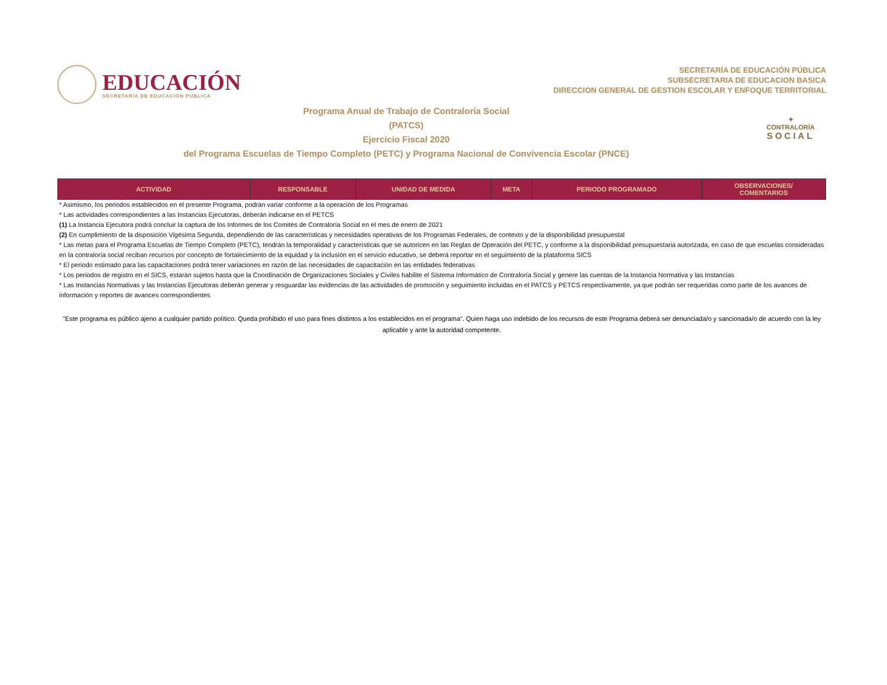EDUCACIÓN
SECRETARÍA DE EDUCACIÓN PÚBLICA
SECRETARÍA DE EDUCACIÓN PÚBLICA
SUBSECRETARIA DE EDUCACION BASICA
DIRECCION GENERAL DE GESTION ESCOLAR Y ENFOQUE TERRITORIAL
Programa Anual de Trabajo de Contraloría Social
(PATCS)
Ejercicio Fiscal 2020
del Programa Escuelas de Tiempo Completo (PETC) y Programa Nacional de Convivencia Escolar (PNCE)
✦
CONTRALORÍA
SOCIAL
| ACTIVIDAD | RESPONSABLE | UNIDAD DE MEDIDA | META | PERIODO PROGRAMADO | OBSERVACIONES/ COMENTARIOS |
| --- | --- | --- | --- | --- | --- |
* Asimismo, los periodos establecidos en el presente Programa, podrán variar conforme a la operación de los Programas
* Las actividades correspondientes a las Instancias Ejecutoras, deberán indicarse en el PETCS
(1) La Instancia Ejecutora podrá concluir la captura de los Informes de los Comités de Contraloría Social en el mes de enero de 2021
(2) En cumplimiento de la disposición Vigésima Segunda, dependiendo de las características y necesidades operativas de los Programas Federales, de contexto y de la disponibilidad presupuestal
* Las metas para el Programa Escuelas de Tiempo Completo (PETC), tendrán la temporalidad y características que se autoricen en las Reglas de Operación del PETC, y conforme a la disponibilidad presupuestaria autorizada, en caso de que escuelas consideradas en la contraloría social reciban recursos por concepto de fortalecimiento de la equidad y la inclusión en el servicio educativo, se deberá reportar en el seguimiento de la plataforma SICS
* El periodo estimado para las capacitaciones podrá tener variaciones en razón de las necesidades de capacitación en las entidades federativas
* Los periodos de registro en el SICS, estarán sujetos hasta que la Coordinación de Organizaciones Sociales y Civiles habilite el Sistema Informático de Contraloría Social y genere las cuentas de la Instancia Normativa y las Instancias
* Las Instancias Normativas y las Instancias Ejecutoras deberán generar y resguardar las evidencias de las actividades de promoción y seguimiento incluidas en el PATCS y PETCS respectivamente, ya que podrán ser requeridas como parte de los avances de información y reportes de avances correspondientes
"Este programa es público ajeno a cualquier partido político. Queda prohibido el uso para fines distintos a los establecidos en el programa”. Quien haga uso indebido de los recursos de este Programa deberá ser denunciada/o y sancionada/o de acuerdo con la ley aplicable y ante la autoridad competente.